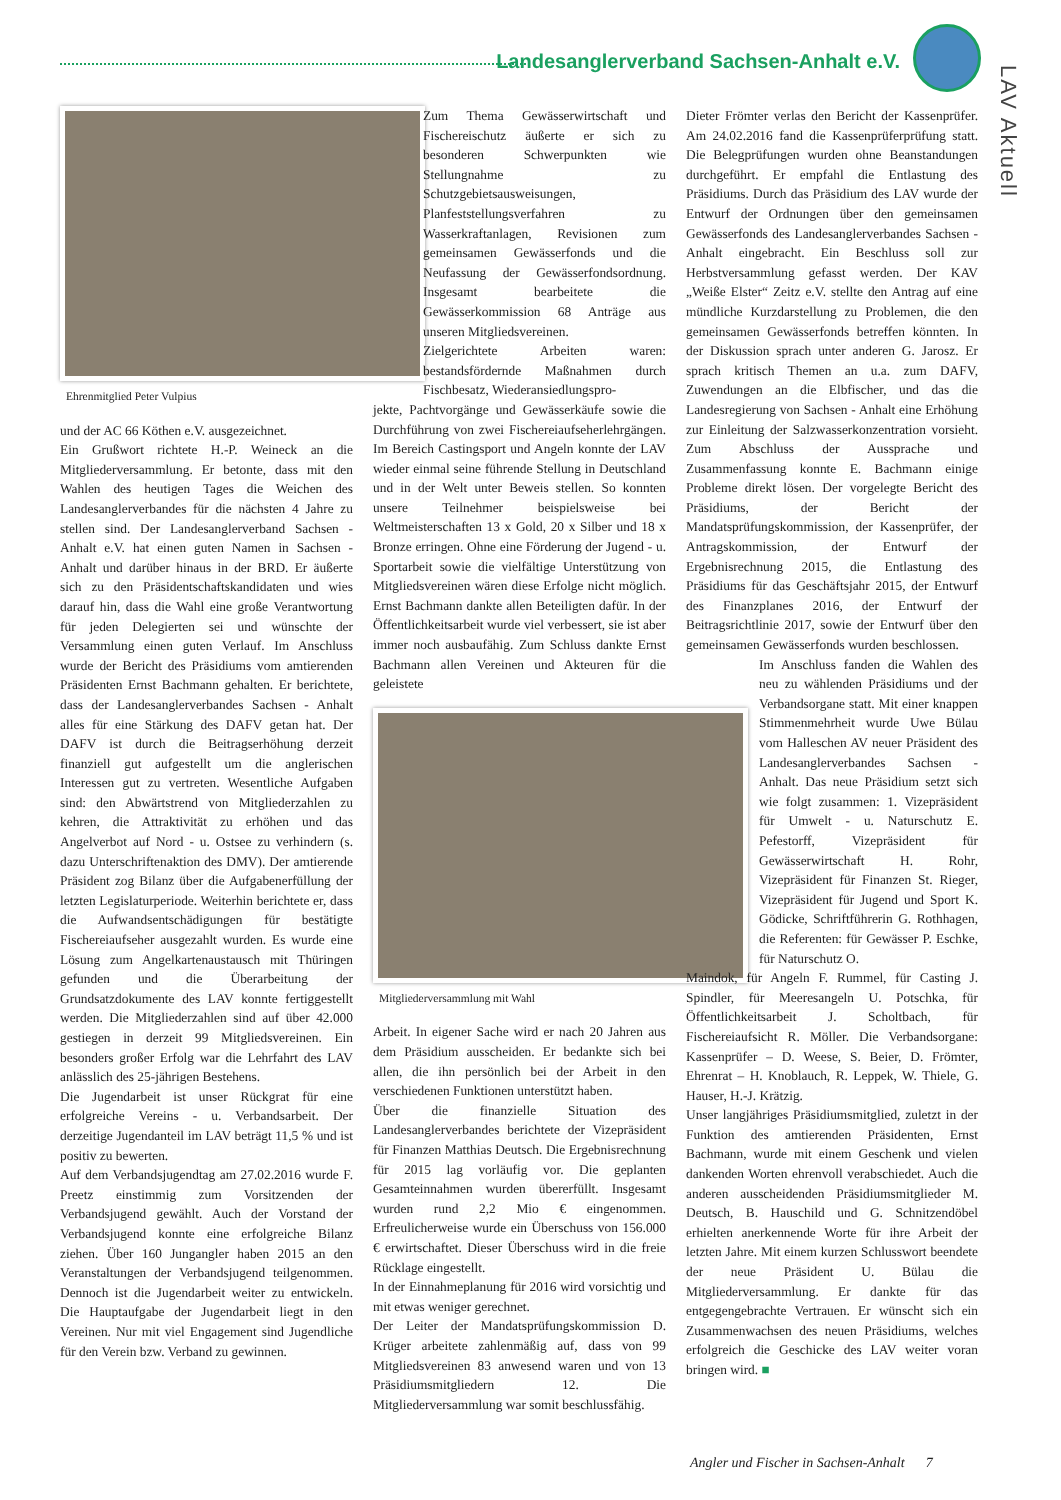Landesanglerverband Sachsen-Anhalt e.V.
LAV Aktuell
Ehrenmitglied Peter Vulpius
und der AC 66 Köthen e.V. ausgezeichnet.
Ein Grußwort richtete H.-P. Weineck an die Mitgliederversammlung. Er betonte, dass mit den Wahlen des heutigen Tages die Weichen des Landesanglerverbandes für die nächsten 4 Jahre zu stellen sind. Der Landesanglerverband Sachsen - Anhalt e.V. hat einen guten Namen in Sachsen - Anhalt und darüber hinaus in der BRD. Er äußerte sich zu den Präsidentschaftskandidaten und wies darauf hin, dass die Wahl eine große Verantwortung für jeden Delegierten sei und wünschte der Versammlung einen guten Verlauf. Im Anschluss wurde der Bericht des Präsidiums vom amtierenden Präsidenten Ernst Bachmann gehalten. Er berichtete, dass der Landesanglerverbandes Sachsen - Anhalt alles für eine Stärkung des DAFV getan hat. Der DAFV ist durch die Beitragserhöhung derzeit finanziell gut aufgestellt um die anglerischen Interessen gut zu vertreten. Wesentliche Aufgaben sind: den Abwärtstrend von Mitgliederzahlen zu kehren, die Attraktivität zu erhöhen und das Angelverbot auf Nord - u. Ostsee zu verhindern (s. dazu Unterschriftenaktion des DMV). Der amtierende Präsident zog Bilanz über die Aufgabenerfüllung der letzten Legislaturperiode. Weiterhin berichtete er, dass die Aufwandsentschädigungen für bestätigte Fischereiaufseher ausgezahlt wurden. Es wurde eine Lösung zum Angelkartenaustausch mit Thüringen gefunden und die Überarbeitung der Grundsatzdokumente des LAV konnte fertiggestellt werden. Die Mitgliederzahlen sind auf über 42.000 gestiegen in derzeit 99 Mitgliedsvereinen. Ein besonders großer Erfolg war die Lehrfahrt des LAV anlässlich des 25-jährigen Bestehens.
Die Jugendarbeit ist unser Rückgrat für eine erfolgreiche Vereins - u. Verbandsarbeit. Der derzeitige Jugendanteil im LAV beträgt 11,5 % und ist positiv zu bewerten.
Auf dem Verbandsjugendtag am 27.02.2016 wurde F. Preetz einstimmig zum Vorsitzenden der Verbandsjugend gewählt. Auch der Vorstand der Verbandsjugend konnte eine erfolgreiche Bilanz ziehen. Über 160 Jungangler haben 2015 an den Veranstaltungen der Verbandsjugend teilgenommen. Dennoch ist die Jugendarbeit weiter zu entwickeln. Die Hauptaufgabe der Jugendarbeit liegt in den Vereinen. Nur mit viel Engagement sind Jugendliche für den Verein bzw. Verband zu gewinnen.
Zum Thema Gewässerwirtschaft und Fischereischutz äußerte er sich zu besonderen Schwerpunkten wie Stellungnahme zu Schutzgebietsausweisungen, Planfeststellungsverfahren zu Wasserkraftanlagen, Revisionen zum gemeinsamen Gewässerfonds und die Neufassung der Gewässerfondsordnung. Insgesamt bearbeitete die Gewässerkommission 68 Anträge aus unseren Mitgliedsvereinen.
Zielgerichtete Arbeiten waren: bestandsfördernde Maßnahmen durch Fischbesatz, Wiederansiedlungspro-
jekte, Pachtvorgänge und Gewässerkäufe sowie die Durchführung von zwei Fischereiaufseherlehrgängen. Im Bereich Castingsport und Angeln konnte der LAV wieder einmal seine führende Stellung in Deutschland und in der Welt unter Beweis stellen. So konnten unsere Teilnehmer beispielsweise bei Weltmeisterschaften 13 x Gold, 20 x Silber und 18 x Bronze erringen. Ohne eine Förderung der Jugend - u. Sportarbeit sowie die vielfältige Unterstützung von Mitgliedsvereinen wären diese Erfolge nicht möglich. Ernst Bachmann dankte allen Beteiligten dafür. In der Öffentlichkeitsarbeit wurde viel verbessert, sie ist aber immer noch ausbaufähig. Zum Schluss dankte Ernst Bachmann allen Vereinen und Akteuren für die geleistete
Mitgliederversammlung mit Wahl
Arbeit. In eigener Sache wird er nach 20 Jahren aus dem Präsidium ausscheiden. Er bedankte sich bei allen, die ihn persönlich bei der Arbeit in den verschiedenen Funktionen unterstützt haben.
Über die finanzielle Situation des Landesanglerverbandes berichtete der Vizepräsident für Finanzen Matthias Deutsch. Die Ergebnisrechnung für 2015 lag vorläufig vor. Die geplanten Gesamteinnahmen wurden übererfüllt. Insgesamt wurden rund 2,2 Mio € eingenommen. Erfreulicherweise wurde ein Überschuss von 156.000 € erwirtschaftet. Dieser Überschuss wird in die freie Rücklage eingestellt.
In der Einnahmeplanung für 2016 wird vorsichtig und mit etwas weniger gerechnet.
Der Leiter der Mandatsprüfungskommission D. Krüger arbeitete zahlenmäßig auf, dass von 99 Mitgliedsvereinen 83 anwesend waren und von 13 Präsidiumsmitgliedern 12. Die Mitgliederversammlung war somit beschlussfähig.
Dieter Frömter verlas den Bericht der Kassenprüfer. Am 24.02.2016 fand die Kassenprüferprüfung statt. Die Belegprüfungen wurden ohne Beanstandungen durchgeführt. Er empfahl die Entlastung des Präsidiums. Durch das Präsidium des LAV wurde der Entwurf der Ordnungen über den gemeinsamen Gewässerfonds des Landesanglerverbandes Sachsen - Anhalt eingebracht. Ein Beschluss soll zur Herbstversammlung gefasst werden. Der KAV „Weiße Elster“ Zeitz e.V. stellte den Antrag auf eine mündliche Kurzdarstellung zu Problemen, die den gemeinsamen Gewässerfonds betreffen könnten. In der Diskussion sprach unter anderen G. Jarosz. Er sprach kritisch Themen an u.a. zum DAFV, Zuwendungen an die Elbfischer, und das die Landesregierung von Sachsen - Anhalt eine Erhöhung zur Einleitung der Salzwasserkonzentration vorsieht. Zum Abschluss der Aussprache und Zusammenfassung konnte E. Bachmann einige Probleme direkt lösen. Der vorgelegte Bericht des Präsidiums, der Bericht der Mandatsprüfungskommission, der Kassenprüfer, der Antragskommission, der Entwurf der Ergebnisrechnung 2015, die Entlastung des Präsidiums für das Geschäftsjahr 2015, der Entwurf des Finanzplanes 2016, der Entwurf der Beitragsrichtlinie 2017, sowie der Entwurf über den gemeinsamen Gewässerfonds wurden beschlossen.
Im Anschluss fanden die Wahlen des neu zu wählenden Präsidiums und der Verbandsorgane statt. Mit einer knappen Stimmenmehrheit wurde Uwe Bülau vom Halleschen AV neuer Präsident des Landesanglerverbandes Sachsen - Anhalt. Das neue Präsidium setzt sich wie folgt zusammen: 1. Vizepräsident für Umwelt - u. Naturschutz E. Pefestorff, Vizepräsident für Gewässerwirtschaft H. Rohr, Vizepräsident für Finanzen St. Rieger, Vizepräsident für Jugend und Sport K. Gödicke, Schriftführerin G. Rothhagen, die Referenten: für Gewässer P. Eschke, für Naturschutz O.
Maindok, für Angeln F. Rummel, für Casting J. Spindler, für Meeresangeln U. Potschka, für Öffentlichkeitsarbeit J. Scholtbach, für Fischereiaufsicht R. Möller. Die Verbandsorgane: Kassenprüfer – D. Weese, S. Beier, D. Frömter, Ehrenrat – H. Knoblauch, R. Leppek, W. Thiele, G. Hauser, H.-J. Krätzig.
Unser langjähriges Präsidiumsmitglied, zuletzt in der Funktion des amtierenden Präsidenten, Ernst Bachmann, wurde mit einem Geschenk und vielen dankenden Worten ehrenvoll verabschiedet. Auch die anderen ausscheidenden Präsidiumsmitglieder M. Deutsch, B. Hauschild und G. Schnitzendöbel erhielten anerkennende Worte für ihre Arbeit der letzten Jahre. Mit einem kurzen Schlusswort beendete der neue Präsident U. Bülau die Mitgliederversammlung. Er dankte für das entgegengebrachte Vertrauen. Er wünscht sich ein Zusammenwachsen des neuen Präsidiums, welches erfolgreich die Geschicke des LAV weiter voran bringen wird. ■
Angler und Fischer in Sachsen-Anhalt 7